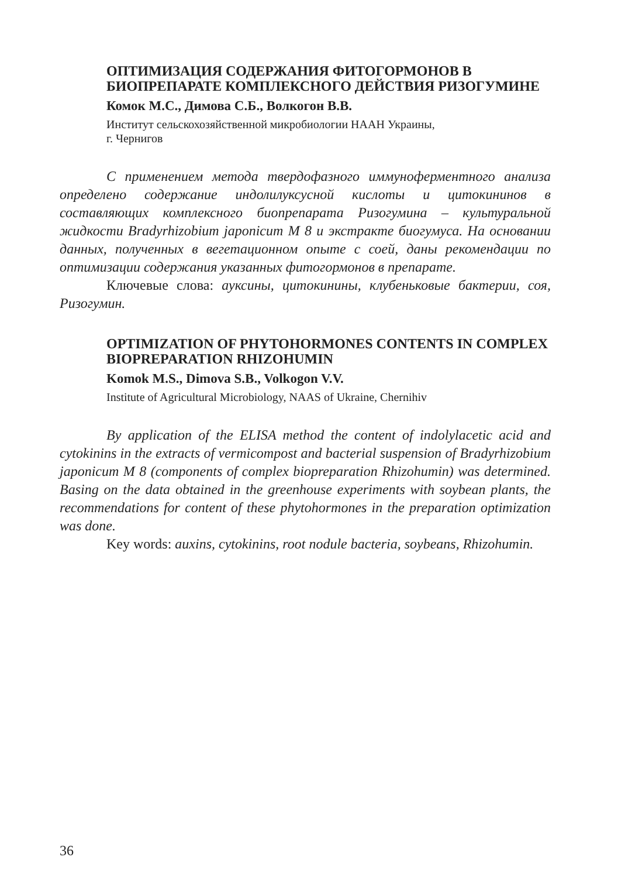ОПТИМИЗАЦИЯ СОДЕРЖАНИЯ ФИТОГОРМОНОВ В БИОПРЕПАРАТЕ КОМПЛЕКСНОГО ДЕЙСТВИЯ РИЗОГУМИНЕ
Комок М.С., Димова С.Б., Волкогон В.В.
Институт сельскохозяйственной микробиологии НААН Украины,
г. Чернигов
С применением метода твердофазного иммуноферментного анализа определено содержание индолилуксусной кислоты и цитокининов в составляющих комплексного биопрепарата Ризогумина – культуральной жидкости Bradyrhizobium japonicum М 8 и экстракте биогумуса. На основании данных, полученных в вегетационном опыте с соей, даны рекомендации по оптимизации содержания указанных фитогормонов в препарате.
Ключевые слова: ауксины, цитокинины, клубеньковые бактерии, соя, Ризогумин.
OPTIMIZATION OF PHYTOHORMONES CONTENTS IN COMPLEX BIOPREPARATION RHIZOHUMIN
Komok M.S., Dimova S.B., Volkogon V.V.
Institute of Agricultural Microbiology, NAAS of Ukraine, Chernihiv
By application of the ELISA method the content of indolylacetic acid and cytokinins in the extracts of vermicompost and bacterial suspension of Bradyrhizobium japonicum M 8 (components of complex biopreparation Rhizohumin) was determined. Basing on the data obtained in the greenhouse experiments with soybean plants, the recommendations for content of these phytohormones in the preparation optimization was done.
Key words: auxins, cytokinins, root nodule bacteria, soybeans, Rhizohumin.
36